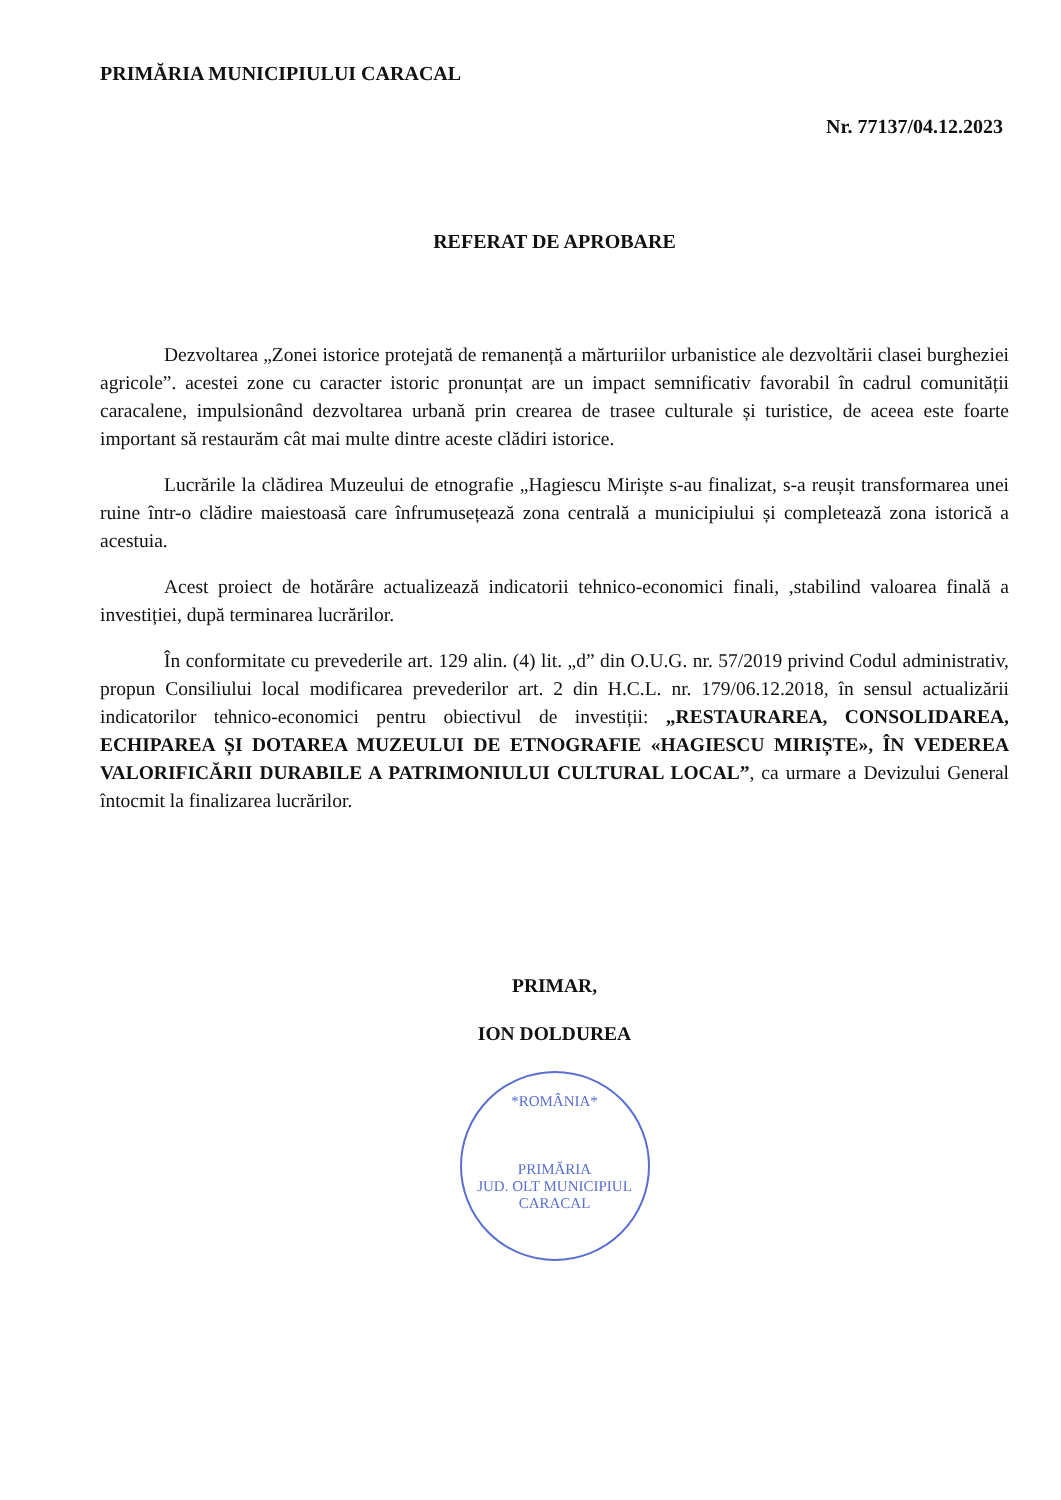PRIMĂRIA MUNICIPIULUI CARACAL
Nr. 77137/04.12.2023
REFERAT DE APROBARE
Dezvoltarea „Zonei istorice protejată de remanență a mărturiilor urbanistice ale dezvoltării clasei burgheziei agricole”. acestei zone cu caracter istoric pronunțat are un impact semnificativ favorabil în cadrul comunității caracalene, impulsionând dezvoltarea urbană prin crearea de trasee culturale și turistice, de aceea este foarte important să restaurăm cât mai multe dintre aceste clădiri istorice.
Lucrările la clădirea Muzeului de etnografie „Hagiescu Miriște s-au finalizat, s-a reușit transformarea unei ruine într-o clădire maiestoasă care înfrumusețează zona centrală a municipiului și completează zona istorică a acestuia.
Acest proiect de hotărâre actualizează indicatorii tehnico-economici finali, ,stabilind valoarea finală a investiției, după terminarea lucrărilor.
În conformitate cu prevederile art. 129 alin. (4) lit. „d” din O.U.G. nr. 57/2019 privind Codul administrativ, propun Consiliului local modificarea prevederilor art. 2 din H.C.L. nr. 179/06.12.2018, în sensul actualizării indicatorilor tehnico-economici pentru obiectivul de investiții: „RESTAURAREA, CONSOLIDAREA, ECHIPAREA ȘI DOTAREA MUZEULUI DE ETNOGRAFIE «HAGIESCU MIRIȘTE», ÎN VEDEREA VALORIFICĂRII DURABILE A PATRIMONIULUI CULTURAL LOCAL”, ca urmare a Devizului General întocmit la finalizarea lucrărilor.
PRIMAR,
ION DOLDUREA
*ROMÂNIA*
PRIMĂRIA
JUD. OLT MUNICIPIUL CARACAL